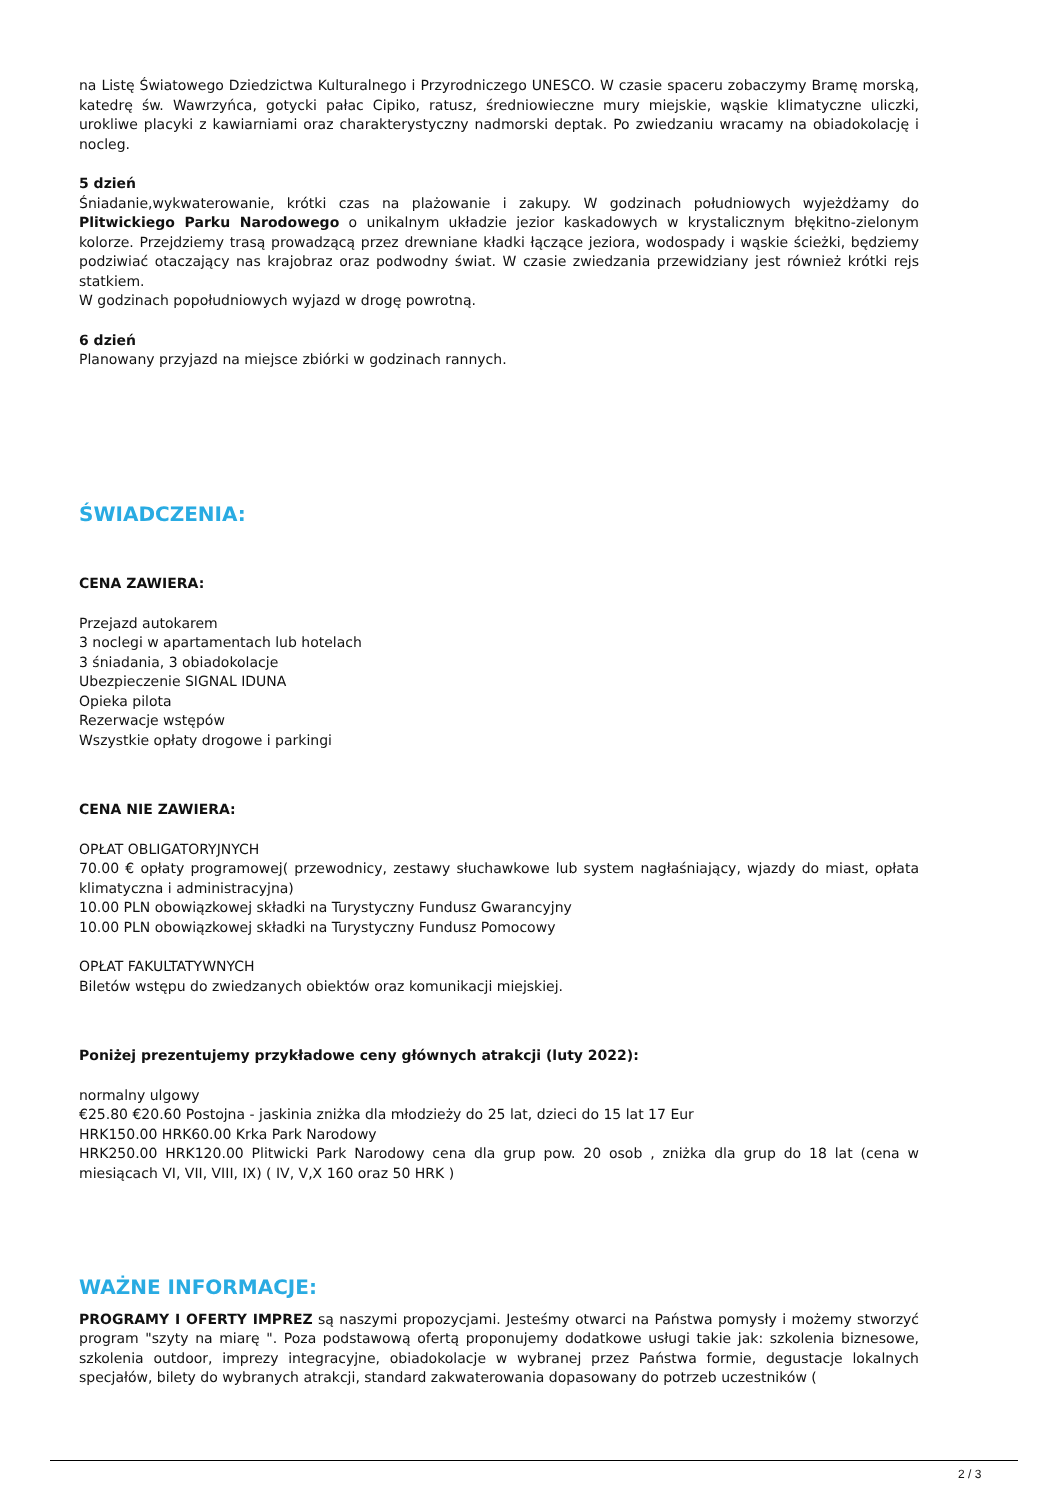na Listę Światowego Dziedzictwa Kulturalnego i Przyrodniczego UNESCO. W czasie spaceru zobaczymy Bramę morską, katedrę św. Wawrzyńca, gotycki pałac Cipiko, ratusz, średniowieczne mury miejskie, wąskie klimatyczne uliczki, urokliwe placyki z kawiarniami oraz charakterystyczny nadmorski deptak. Po zwiedzaniu wracamy na obiadokolację i nocleg.
5 dzień
Śniadanie,wykwaterowanie, krótki czas na plażowanie i zakupy. W godzinach południowych wyjeżdżamy do Plitwickiego Parku Narodowego o unikalnym układzie jezior kaskadowych w krystalicznym błękitno-zielonym kolorze. Przejdziemy trasą prowadzącą przez drewniane kładki łączące jeziora, wodospady i wąskie ścieżki, będziemy podziwiać otaczający nas krajobraz oraz podwodny świat. W czasie zwiedzania przewidziany jest również krótki rejs statkiem.
W godzinach popołudniowych wyjazd w drogę powrotną.
6 dzień
Planowany przyjazd na miejsce zbiórki w godzinach rannych.
ŚWIADCZENIA:
CENA ZAWIERA:
Przejazd autokarem
3 noclegi w apartamentach lub hotelach
3 śniadania, 3 obiadokolacje
Ubezpieczenie SIGNAL IDUNA
Opieka pilota
Rezerwacje wstępów
Wszystkie opłaty drogowe i parkingi
CENA NIE ZAWIERA:
OPŁAT OBLIGATORYJNYCH
70.00 € opłaty programowej( przewodnicy, zestawy słuchawkowe lub system nagłaśniający, wjazdy do miast, opłata klimatyczna i administracyjna)
10.00 PLN obowiązkowej składki na Turystyczny Fundusz Gwarancyjny
10.00 PLN obowiązkowej składki na Turystyczny Fundusz Pomocowy
OPŁAT FAKULTATYWNYCH
Biletów wstępu do zwiedzanych obiektów oraz komunikacji miejskiej.
Poniżej prezentujemy przykładowe ceny głównych atrakcji (luty 2022):
normalny ulgowy
€25.80 €20.60 Postojna - jaskinia zniżka dla młodzieży do 25 lat, dzieci do 15 lat 17 Eur
HRK150.00 HRK60.00 Krka Park Narodowy
HRK250.00 HRK120.00 Plitwicki Park Narodowy cena dla grup pow. 20 osob , zniżka dla grup do 18 lat (cena w miesiącach VI, VII, VIII, IX) ( IV, V,X 160 oraz 50 HRK )
WAŻNE INFORMACJE:
PROGRAMY I OFERTY IMPREZ są naszymi propozycjami. Jesteśmy otwarci na Państwa pomysły i możemy stworzyć program "szyty na miarę ". Poza podstawową ofertą proponujemy dodatkowe usługi takie jak: szkolenia biznesowe, szkolenia outdoor, imprezy integracyjne, obiadokolacje w wybranej przez Państwa formie, degustacje lokalnych specjałów, bilety do wybranych atrakcji, standard zakwaterowania dopasowany do potrzeb uczestników (
2 / 3